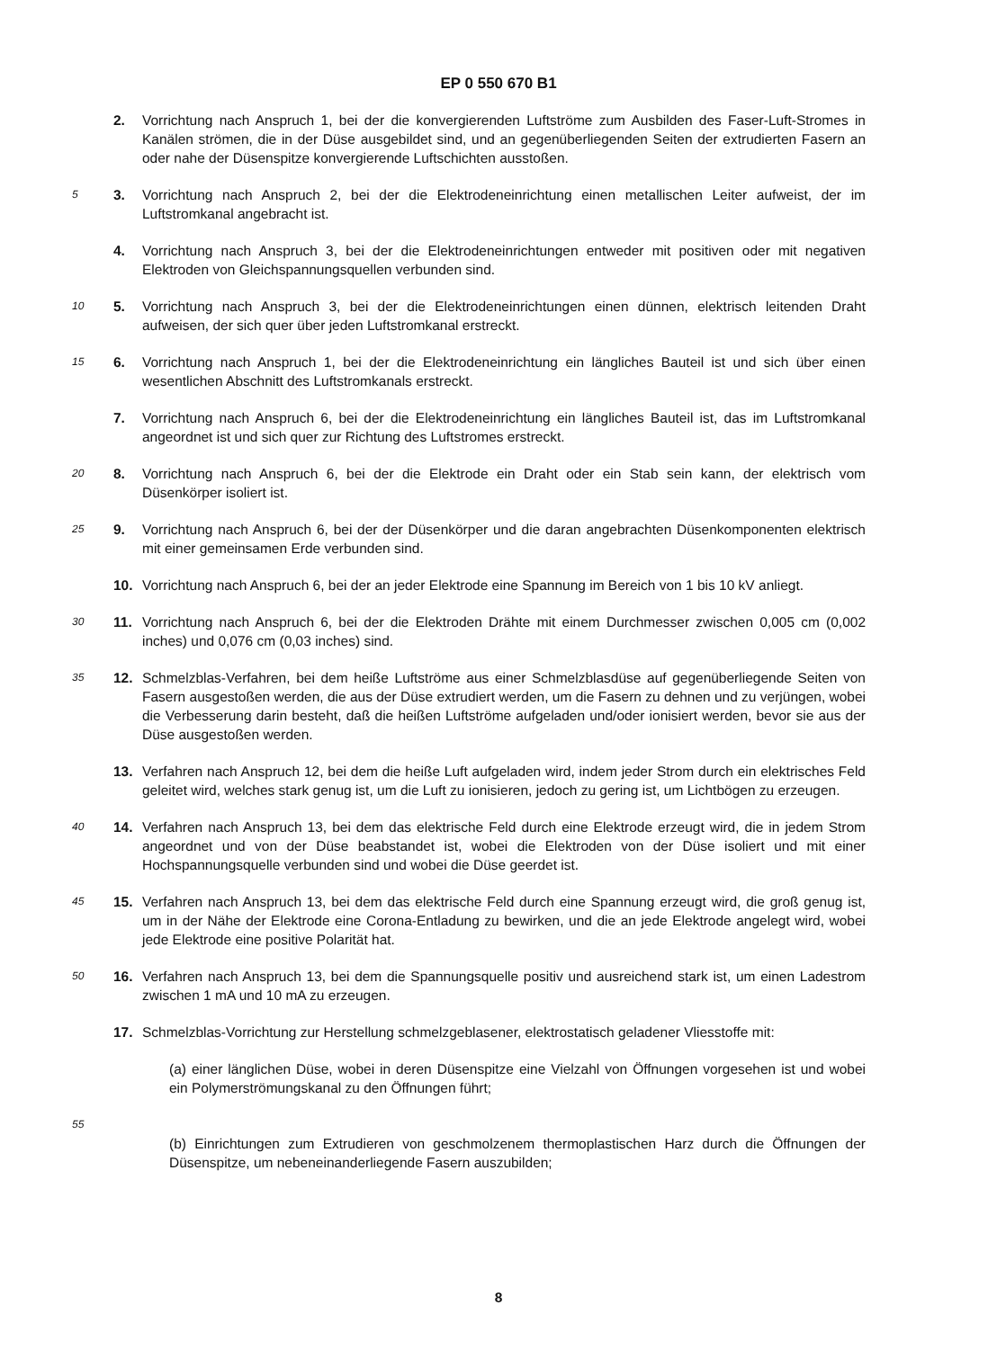EP 0 550 670 B1
2. Vorrichtung nach Anspruch 1, bei der die konvergierenden Luftströme zum Ausbilden des Faser-Luft-Stromes in Kanälen strömen, die in der Düse ausgebildet sind, und an gegenüberliegenden Seiten der extrudierten Fasern an oder nahe der Düsenspitze konvergierende Luftschichten ausstoßen.
5 3. Vorrichtung nach Anspruch 2, bei der die Elektrodeneinrichtung einen metallischen Leiter aufweist, der im Luftstromkanal angebracht ist.
4. Vorrichtung nach Anspruch 3, bei der die Elektrodeneinrichtungen entweder mit positiven oder mit negativen Elektroden von Gleichspannungsquellen verbunden sind.
10 5. Vorrichtung nach Anspruch 3, bei der die Elektrodeneinrichtungen einen dünnen, elektrisch leitenden Draht aufweisen, der sich quer über jeden Luftstromkanal erstreckt.
15 6. Vorrichtung nach Anspruch 1, bei der die Elektrodeneinrichtung ein längliches Bauteil ist und sich über einen wesentlichen Abschnitt des Luftstromkanals erstreckt.
7. Vorrichtung nach Anspruch 6, bei der die Elektrodeneinrichtung ein längliches Bauteil ist, das im Luftstromkanal angeordnet ist und sich quer zur Richtung des Luftstromes erstreckt.
20 8. Vorrichtung nach Anspruch 6, bei der die Elektrode ein Draht oder ein Stab sein kann, der elektrisch vom Düsenkörper isoliert ist.
25 9. Vorrichtung nach Anspruch 6, bei der der Düsenkörper und die daran angebrachten Düsenkomponenten elektrisch mit einer gemeinsamen Erde verbunden sind.
10. Vorrichtung nach Anspruch 6, bei der an jeder Elektrode eine Spannung im Bereich von 1 bis 10 kV anliegt.
30 11. Vorrichtung nach Anspruch 6, bei der die Elektroden Drähte mit einem Durchmesser zwischen 0,005 cm (0,002 inches) und 0,076 cm (0,03 inches) sind.
35 12. Schmelzblas-Verfahren, bei dem heiße Luftströme aus einer Schmelzblasdüse auf gegenüberliegende Seiten von Fasern ausgestoßen werden, die aus der Düse extrudiert werden, um die Fasern zu dehnen und zu verjüngen, wobei die Verbesserung darin besteht, daß die heißen Luftströme aufgeladen und/oder ionisiert werden, bevor sie aus der Düse ausgestoßen werden.
13. Verfahren nach Anspruch 12, bei dem die heiße Luft aufgeladen wird, indem jeder Strom durch ein elektrisches Feld geleitet wird, welches stark genug ist, um die Luft zu ionisieren, jedoch zu gering ist, um Lichtbögen zu erzeugen.
40 14. Verfahren nach Anspruch 13, bei dem das elektrische Feld durch eine Elektrode erzeugt wird, die in jedem Strom angeordnet und von der Düse beabstandet ist, wobei die Elektroden von der Düse isoliert und mit einer Hochspannungsquelle verbunden sind und wobei die Düse geerdet ist.
45 15. Verfahren nach Anspruch 13, bei dem das elektrische Feld durch eine Spannung erzeugt wird, die groß genug ist, um in der Nähe der Elektrode eine Corona-Entladung zu bewirken, und die an jede Elektrode angelegt wird, wobei jede Elektrode eine positive Polarität hat.
50 16. Verfahren nach Anspruch 13, bei dem die Spannungsquelle positiv und ausreichend stark ist, um einen Ladestrom zwischen 1 mA und 10 mA zu erzeugen.
17. Schmelzblas-Vorrichtung zur Herstellung schmelzgeblasener, elektrostatisch geladener Vliesstoffe mit:
(a) einer länglichen Düse, wobei in deren Düsenspitze eine Vielzahl von Öffnungen vorgesehen ist und wobei ein Polymerströmungskanal zu den Öffnungen führt;
55
(b) Einrichtungen zum Extrudieren von geschmolzenem thermoplastischen Harz durch die Öffnungen der Düsenspitze, um nebeneinanderliegende Fasern auszubilden;
8